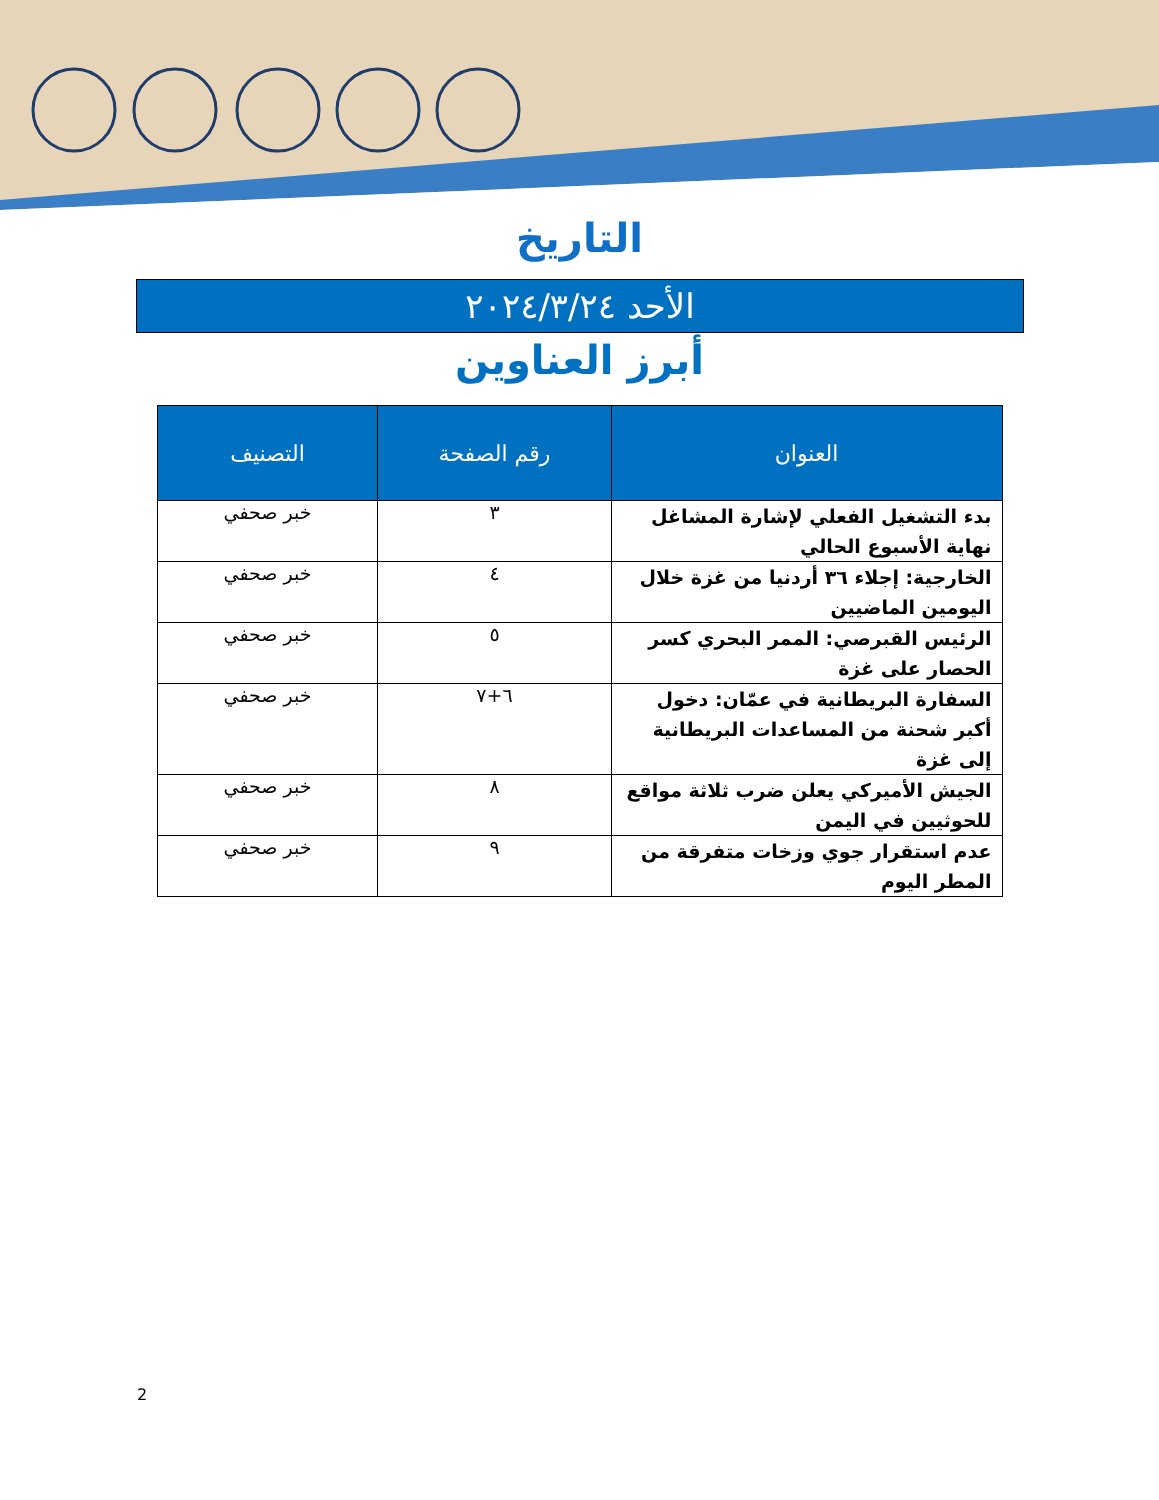التاريخ
الأحد ٢٠٢٤/٣/٢٤
أبرز العناوين
| العنوان | رقم الصفحة | التصنيف |
| --- | --- | --- |
| بدء التشغيل الفعلي لإشارة المشاغل نهاية الأسبوع الحالي | ٣ | خبر صحفي |
| الخارجية: إجلاء ٣٦ أردنيا من غزة خلال اليومين الماضيين | ٤ | خبر صحفي |
| الرئيس القبرصي: الممر البحري كسر الحصار على غزة | ٥ | خبر صحفي |
| السفارة البريطانية في عمّان: دخول أكبر شحنة من المساعدات البريطانية إلى غزة | ٦+٧ | خبر صحفي |
| الجيش الأميركي يعلن ضرب ثلاثة مواقع للحوثيين في اليمن | ٨ | خبر صحفي |
| عدم استقرار جوي وزخات متفرقة من المطر اليوم | ٩ | خبر صحفي |
2